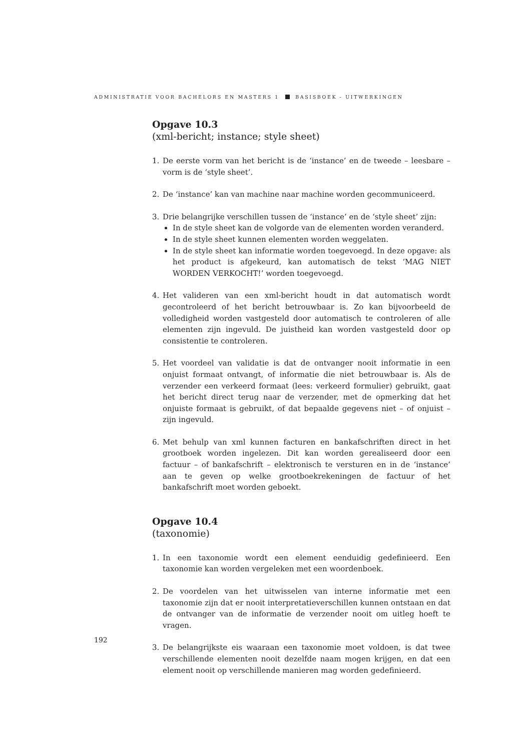ADMINISTRATIE VOOR BACHELORS EN MASTERS 1 BASISBOEK - UITWERKINGEN
Opgave 10.3
(xml-bericht; instance; style sheet)
1. De eerste vorm van het bericht is de ‘instance’ en de tweede – leesbare – vorm is de ‘style sheet’.
2. De ‘instance’ kan van machine naar machine worden gecommuniceerd.
3. Drie belangrijke verschillen tussen de ‘instance’ en de ‘style sheet’ zijn:
In de style sheet kan de volgorde van de elementen worden veranderd.
In de style sheet kunnen elementen worden weggelaten.
In de style sheet kan informatie worden toegevoegd. In deze opgave: als het product is afgekeurd, kan automatisch de tekst ‘MAG NIET WORDEN VERKOCHT!’ worden toegevoegd.
4. Het valideren van een xml-bericht houdt in dat automatisch wordt gecontroleerd of het bericht betrouwbaar is. Zo kan bijvoorbeeld de volledigheid worden vastgesteld door automatisch te controleren of alle elementen zijn ingevuld. De juistheid kan worden vastgesteld door op consistentie te controleren.
5. Het voordeel van validatie is dat de ontvanger nooit informatie in een onjuist formaat ontvangt, of informatie die niet betrouwbaar is. Als de verzender een verkeerd formaat (lees: verkeerd formulier) gebruikt, gaat het bericht direct terug naar de verzender, met de opmerking dat het onjuiste formaat is gebruikt, of dat bepaalde gegevens niet – of onjuist – zijn ingevuld.
6. Met behulp van xml kunnen facturen en bankafschriften direct in het grootboek worden ingelezen. Dit kan worden gerealiseerd door een factuur – of bankafschrift – elektronisch te versturen en in de ‘instance’ aan te geven op welke grootboekrekeningen de factuur of het bankafschrift moet worden geboekt.
Opgave 10.4
(taxonomie)
1. In een taxonomie wordt een element eenduidig gedefinieerd. Een taxonomie kan worden vergeleken met een woordenboek.
2. De voordelen van het uitwisselen van interne informatie met een taxonomie zijn dat er nooit interpretatieverschillen kunnen ontstaan en dat de ontvanger van de informatie de verzender nooit om uitleg hoeft te vragen.
3. De belangrijkste eis waaraan een taxonomie moet voldoen, is dat twee verschillende elementen nooit dezelfde naam mogen krijgen, en dat een element nooit op verschillende manieren mag worden gedefinieerd.
192